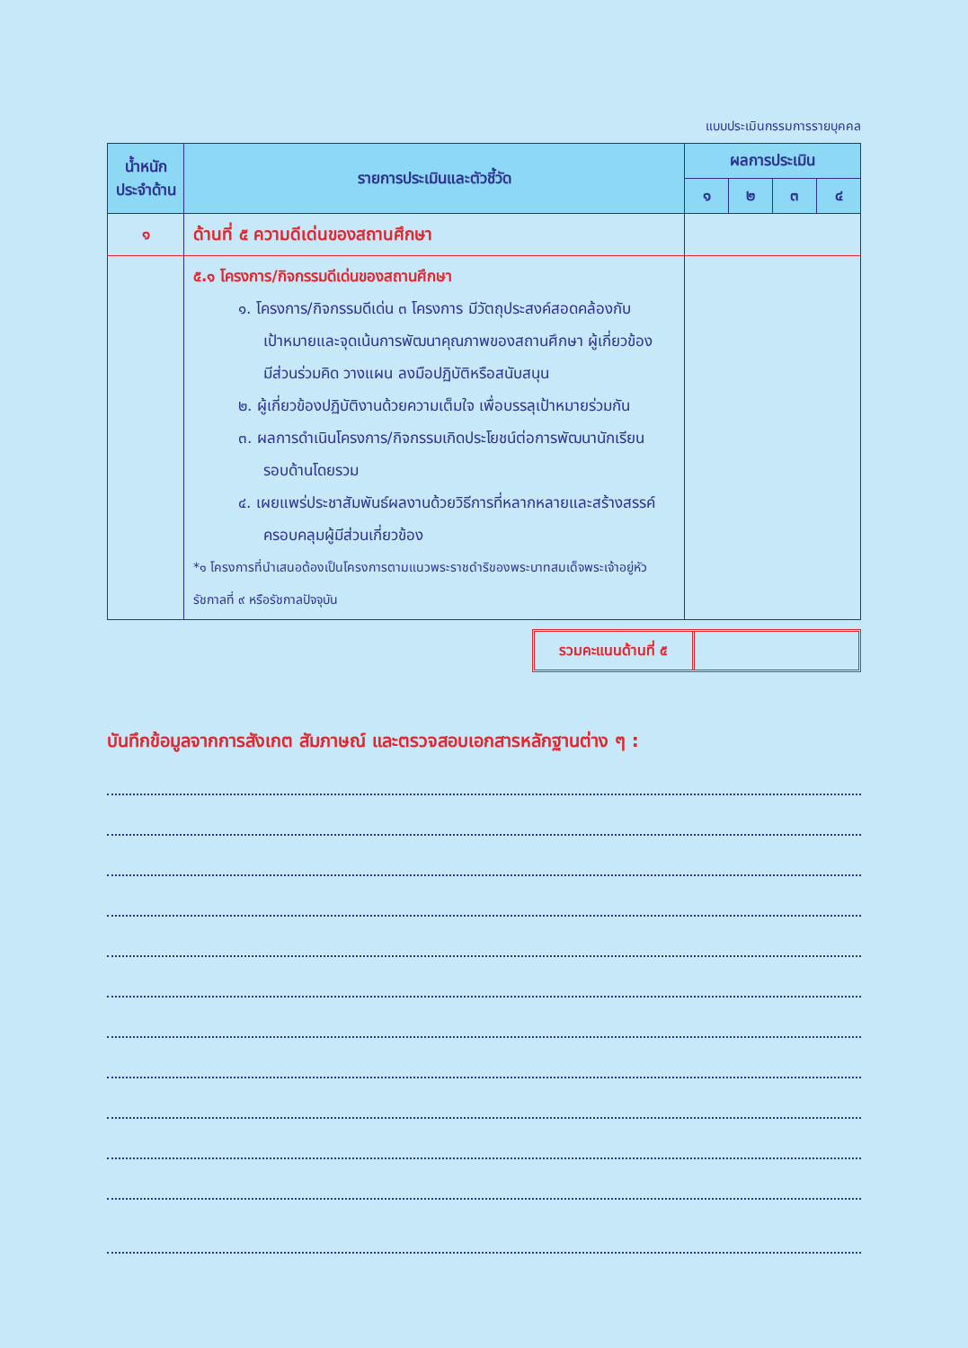แบบประเมินกรรมการรายบุคคล
| น้ำหนัก ประจำด้าน | รายการประเมินและตัวชี้วัด | ผลการประเมิน | | | |
| --- | --- | --- | --- | --- | --- |
| | | ๑ | ๒ | ๓ | ๔ |
| ๑ | ด้านที่ ๕ ความดีเด่นของสถานศึกษา | | | | |
| | ๕.๑ โครงการ/กิจกรรมดีเด่นของสถานศึกษา ๑. โครงการ/กิจกรรมดีเด่น ๓ โครงการ มีวัตถุประสงค์สอดคล้องกับ เป้าหมายและจุดเน้นการพัฒนาคุณภาพของสถานศึกษา ผู้เกี่ยวข้อง มีส่วนร่วมคิด วางแผน ลงมือปฏิบัติหรือสนับสนุน ๒. ผู้เกี่ยวข้องปฏิบัติงานด้วยความเต็มใจ เพื่อบรรลุเป้าหมายร่วมกัน ๓. ผลการดำเนินโครงการ/กิจกรรมเกิดประโยชน์ต่อการพัฒนานักเรียน รอบด้านโดยรวม ๔. เผยแพร่ประชาสัมพันธ์ผลงานด้วยวิธีการที่หลากหลายและสร้างสรรค์ ครอบคลุมผู้มีส่วนเกี่ยวข้อง *๑ โครงการที่นำเสนอต้องเป็นโครงการตามแนวพระราชดำริของพระบาทสมเด็จพระเจ้าอยู่หัว รัชกาลที่ ๙ หรือรัชกาลปัจจุบัน | | | | |
รวมคะแนนด้านที่ ๕
บันทึกข้อมูลจากการสังเกต สัมภาษณ์ และตรวจสอบเอกสารหลักฐานต่าง ๆ :